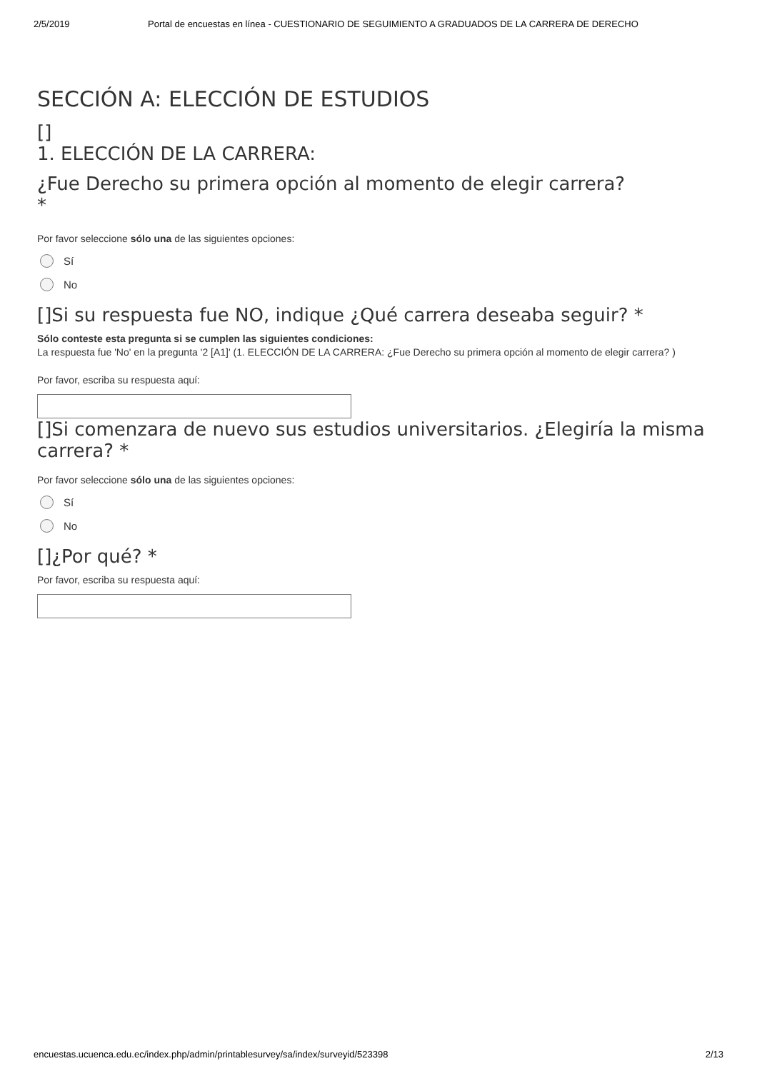2/5/2019 Portal de encuestas en línea - CUESTIONARIO DE SEGUIMIENTO A GRADUADOS DE LA CARRERA DE DERECHO
SECCIÓN A: ELECCIÓN DE ESTUDIOS
[]
1. ELECCIÓN DE LA CARRERA:
¿Fue Derecho su primera opción al momento de elegir carrera?
*
Por favor seleccione sólo una de las siguientes opciones:
Sí
No
[]Si su respuesta fue NO, indique ¿Qué carrera deseaba seguir? *
Sólo conteste esta pregunta si se cumplen las siguientes condiciones:
La respuesta fue 'No' en la pregunta '2 [A1]' (1. ELECCIÓN DE LA CARRERA: ¿Fue Derecho su primera opción al momento de elegir carrera? )
Por favor, escriba su respuesta aquí:
[]Si comenzara de nuevo sus estudios universitarios. ¿Elegiría la misma carrera? *
Por favor seleccione sólo una de las siguientes opciones:
Sí
No
[]¿Por qué? *
Por favor, escriba su respuesta aquí:
encuestas.ucuenca.edu.ec/index.php/admin/printablesurvey/sa/index/surveyid/523398 2/13